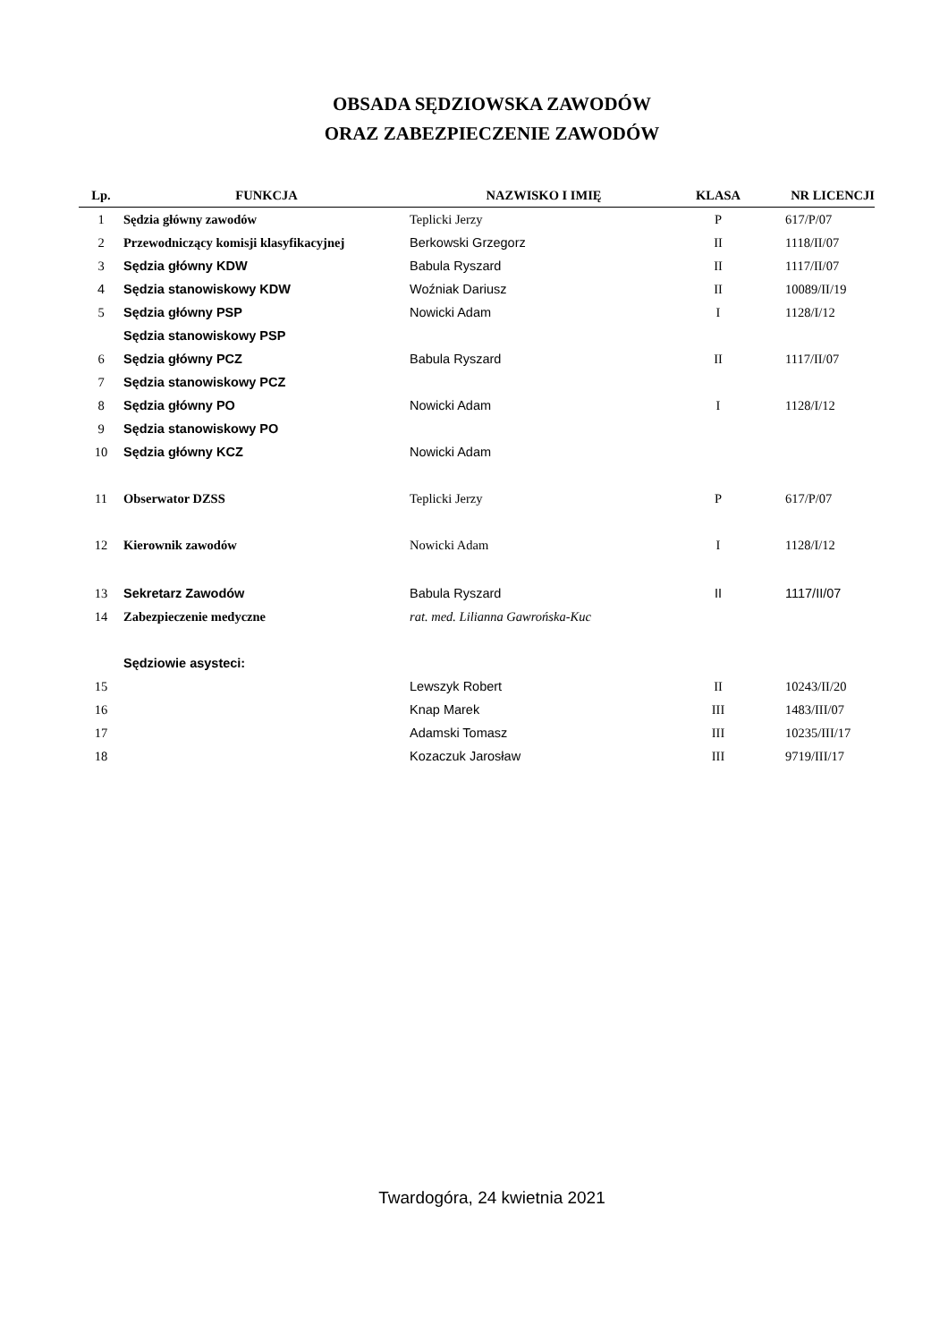OBSADA SĘDZIOWSKA ZAWODÓW
ORAZ ZABEZPIECZENIE ZAWODÓW
| Lp. | FUNKCJA | NAZWISKO I IMIĘ | KLASA | NR LICENCJI |
| --- | --- | --- | --- | --- |
| 1 | Sędzia główny zawodów | Teplicki Jerzy | P | 617/P/07 |
| 2 | Przewodniczący komisji klasyfikacyjnej | Berkowski Grzegorz | II | 1118/II/07 |
| 3 | Sędzia główny KDW | Babula Ryszard | II | 1117/II/07 |
| 4 | Sędzia stanowiskowy KDW | Woźniak Dariusz | II | 10089/II/19 |
| 5 | Sędzia główny PSP | Nowicki Adam | I | 1128/I/12 |
| | Sędzia stanowiskowy PSP | | | |
| 6 | Sędzia główny PCZ | Babula Ryszard | II | 1117/II/07 |
| 7 | Sędzia stanowiskowy PCZ | | | |
| 8 | Sędzia główny PO | Nowicki Adam | I | 1128/I/12 |
| 9 | Sędzia stanowiskowy PO | | | |
| 10 | Sędzia główny KCZ | Nowicki Adam | | |
| 11 | Obserwator DZSS | Teplicki Jerzy | P | 617/P/07 |
| 12 | Kierownik zawodów | Nowicki Adam | I | 1128/I/12 |
| 13 | Sekretarz Zawodów | Babula Ryszard | II | 1117/II/07 |
| 14 | Zabezpieczenie medyczne | rat. med. Lilianna Gawrońska-Kuc | | |
| | Sędziowie asysteci: | | | |
| 15 | | Lewszyk Robert | II | 10243/II/20 |
| 16 | | Knap Marek | III | 1483/III/07 |
| 17 | | Adamski Tomasz | III | 10235/III/17 |
| 18 | | Kozaczuk Jarosław | III | 9719/III/17 |
Twardogóra, 24 kwietnia 2021